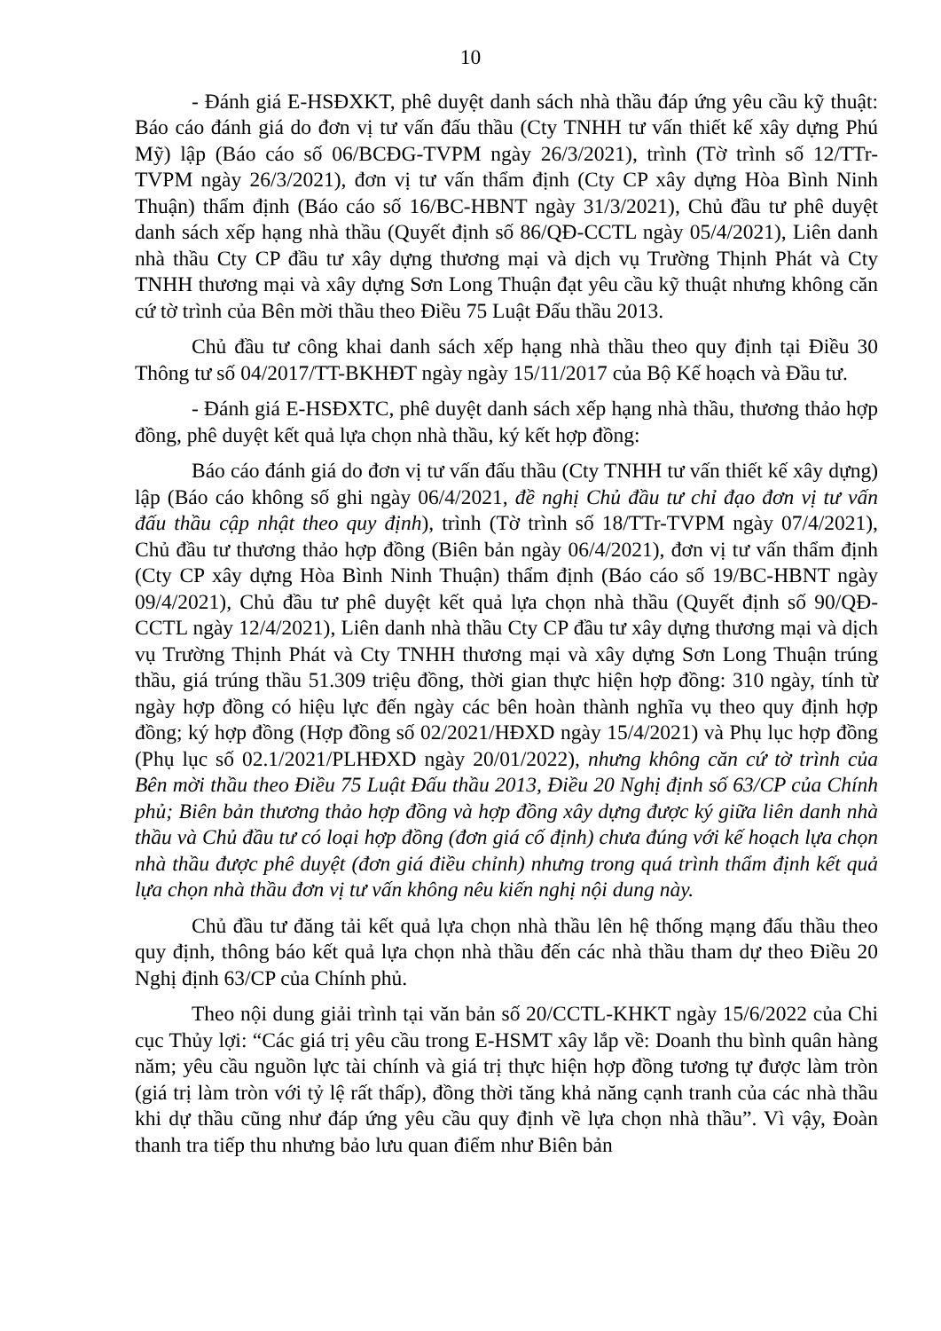10
- Đánh giá E-HSĐXKT, phê duyệt danh sách nhà thầu đáp ứng yêu cầu kỹ thuật: Báo cáo đánh giá do đơn vị tư vấn đấu thầu (Cty TNHH tư vấn thiết kế xây dựng Phú Mỹ) lập (Báo cáo số 06/BCĐG-TVPM ngày 26/3/2021), trình (Tờ trình số 12/TTr-TVPM ngày 26/3/2021), đơn vị tư vấn thẩm định (Cty CP xây dựng Hòa Bình Ninh Thuận) thẩm định (Báo cáo số 16/BC-HBNT ngày 31/3/2021), Chủ đầu tư phê duyệt danh sách xếp hạng nhà thầu (Quyết định số 86/QĐ-CCTL ngày 05/4/2021), Liên danh nhà thầu Cty CP đầu tư xây dựng thương mại và dịch vụ Trường Thịnh Phát và Cty TNHH thương mại và xây dựng Sơn Long Thuận đạt yêu cầu kỹ thuật nhưng không căn cứ tờ trình của Bên mời thầu theo Điều 75 Luật Đấu thầu 2013.
Chủ đầu tư công khai danh sách xếp hạng nhà thầu theo quy định tại Điều 30 Thông tư số 04/2017/TT-BKHĐT ngày ngày 15/11/2017 của Bộ Kế hoạch và Đầu tư.
- Đánh giá E-HSĐXTC, phê duyệt danh sách xếp hạng nhà thầu, thương thảo hợp đồng, phê duyệt kết quả lựa chọn nhà thầu, ký kết hợp đồng:
Báo cáo đánh giá do đơn vị tư vấn đấu thầu (Cty TNHH tư vấn thiết kế xây dựng) lập (Báo cáo không số ghi ngày 06/4/2021, đề nghị Chủ đầu tư chỉ đạo đơn vị tư vấn đấu thầu cập nhật theo quy định), trình (Tờ trình số 18/TTr-TVPM ngày 07/4/2021), Chủ đầu tư thương thảo hợp đồng (Biên bản ngày 06/4/2021), đơn vị tư vấn thẩm định (Cty CP xây dựng Hòa Bình Ninh Thuận) thẩm định (Báo cáo số 19/BC-HBNT ngày 09/4/2021), Chủ đầu tư phê duyệt kết quả lựa chọn nhà thầu (Quyết định số 90/QĐ-CCTL ngày 12/4/2021), Liên danh nhà thầu Cty CP đầu tư xây dựng thương mại và dịch vụ Trường Thịnh Phát và Cty TNHH thương mại và xây dựng Sơn Long Thuận trúng thầu, giá trúng thầu 51.309 triệu đồng, thời gian thực hiện hợp đồng: 310 ngày, tính từ ngày hợp đồng có hiệu lực đến ngày các bên hoàn thành nghĩa vụ theo quy định hợp đồng; ký hợp đồng (Hợp đồng số 02/2021/HĐXD ngày 15/4/2021) và Phụ lục hợp đồng (Phụ lục số 02.1/2021/PLHĐXD ngày 20/01/2022), nhưng không căn cứ tờ trình của Bên mời thầu theo Điều 75 Luật Đấu thầu 2013, Điều 20 Nghị định số 63/CP của Chính phủ; Biên bản thương thảo hợp đồng và hợp đồng xây dựng được ký giữa liên danh nhà thầu và Chủ đầu tư có loại hợp đồng (đơn giá cố định) chưa đúng với kế hoạch lựa chọn nhà thầu được phê duyệt (đơn giá điều chỉnh) nhưng trong quá trình thẩm định kết quả lựa chọn nhà thầu đơn vị tư vấn không nêu kiến nghị nội dung này.
Chủ đầu tư đăng tải kết quả lựa chọn nhà thầu lên hệ thống mạng đấu thầu theo quy định, thông báo kết quả lựa chọn nhà thầu đến các nhà thầu tham dự theo Điều 20 Nghị định 63/CP của Chính phủ.
Theo nội dung giải trình tại văn bản số 20/CCTL-KHKT ngày 15/6/2022 của Chi cục Thủy lợi: “Các giá trị yêu cầu trong E-HSMT xây lắp về: Doanh thu bình quân hàng năm; yêu cầu nguồn lực tài chính và giá trị thực hiện hợp đồng tương tự được làm tròn (giá trị làm tròn với tỷ lệ rất thấp), đồng thời tăng khả năng cạnh tranh của các nhà thầu khi dự thầu cũng như đáp ứng yêu cầu quy định về lựa chọn nhà thầu”. Vì vậy, Đoàn thanh tra tiếp thu nhưng bảo lưu quan điểm như Biên bản